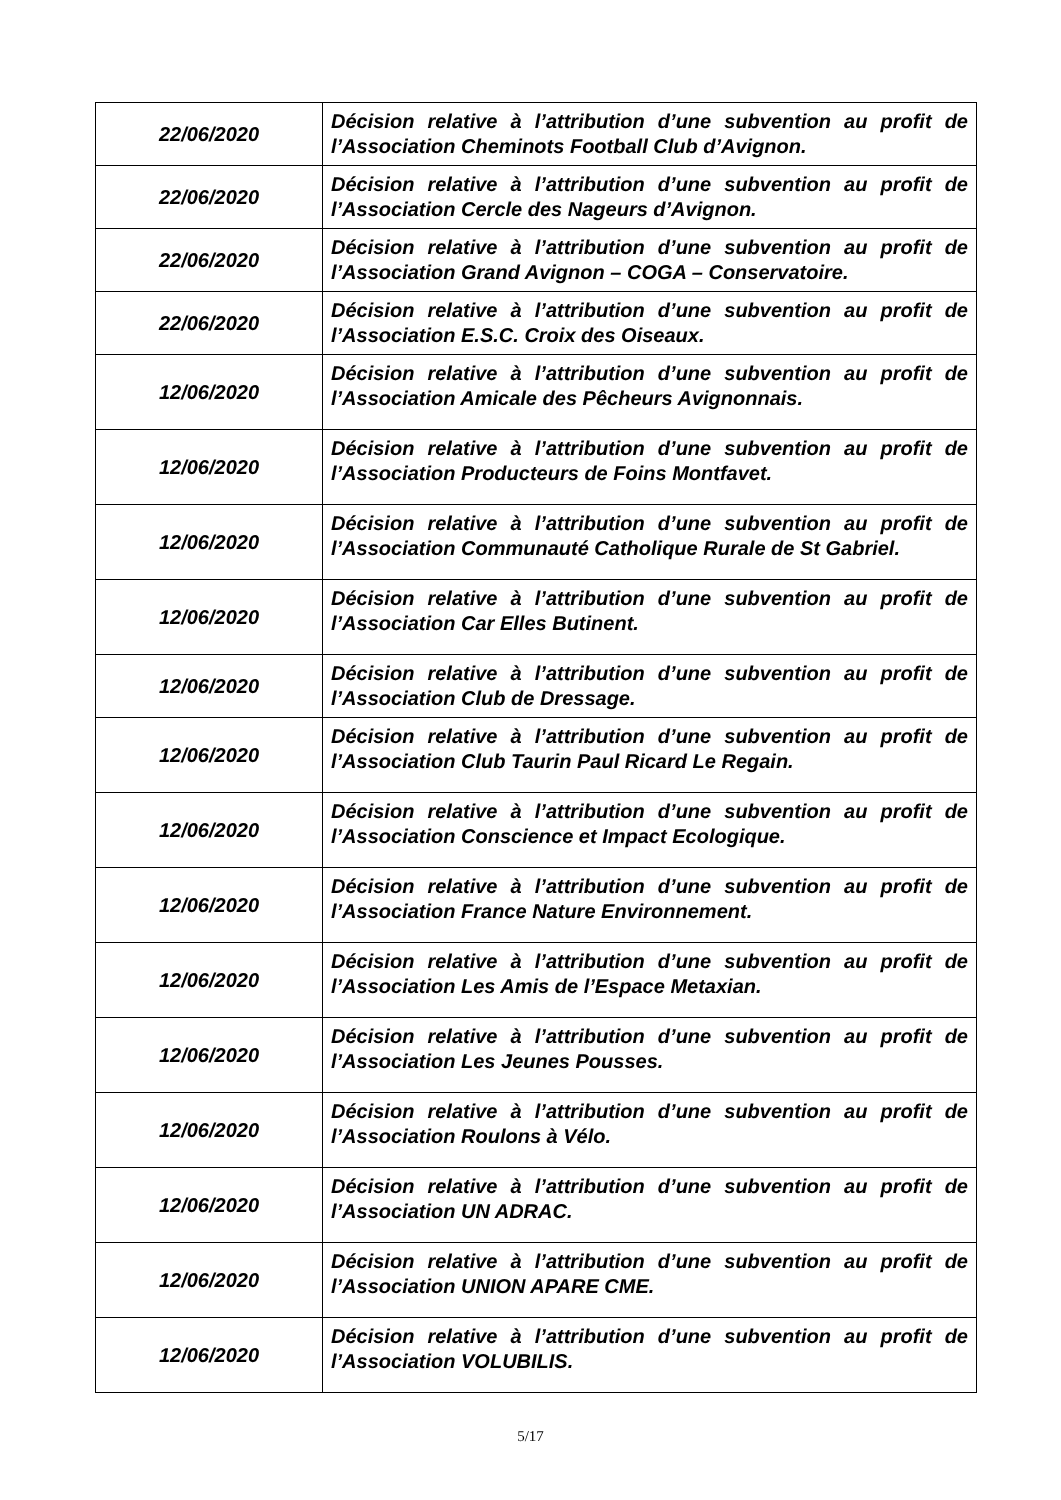| 22/06/2020 | Décision relative à l’attribution d’une subvention au profit de l’Association Cheminots Football Club d’Avignon. |
| 22/06/2020 | Décision relative à l’attribution d’une subvention au profit de l’Association Cercle des Nageurs d’Avignon. |
| 22/06/2020 | Décision relative à l’attribution d’une subvention au profit de l’Association Grand Avignon – COGA – Conservatoire. |
| 22/06/2020 | Décision relative à l’attribution d’une subvention au profit de l’Association E.S.C. Croix des Oiseaux. |
| 12/06/2020 | Décision relative à l’attribution d’une subvention au profit de l’Association Amicale des Pêcheurs Avignonnais. |
| 12/06/2020 | Décision relative à l’attribution d’une subvention au profit de l’Association Producteurs de Foins Montfavet. |
| 12/06/2020 | Décision relative à l’attribution d’une subvention au profit de l’Association Communauté Catholique Rurale de St Gabriel. |
| 12/06/2020 | Décision relative à l’attribution d’une subvention au profit de l’Association Car Elles Butinent. |
| 12/06/2020 | Décision relative à l’attribution d’une subvention au profit de l’Association Club de Dressage. |
| 12/06/2020 | Décision relative à l’attribution d’une subvention au profit de l’Association Club Taurin Paul Ricard Le Regain. |
| 12/06/2020 | Décision relative à l’attribution d’une subvention au profit de l’Association Conscience et Impact Ecologique. |
| 12/06/2020 | Décision relative à l’attribution d’une subvention au profit de l’Association France Nature Environnement. |
| 12/06/2020 | Décision relative à l’attribution d’une subvention au profit de l’Association Les Amis de l’Espace Metaxian. |
| 12/06/2020 | Décision relative à l’attribution d’une subvention au profit de l’Association Les Jeunes Pousses. |
| 12/06/2020 | Décision relative à l’attribution d’une subvention au profit de l’Association Roulons à Vélo. |
| 12/06/2020 | Décision relative à l’attribution d’une subvention au profit de l’Association UN ADRAC. |
| 12/06/2020 | Décision relative à l’attribution d’une subvention au profit de l’Association UNION APARE CME. |
| 12/06/2020 | Décision relative à l’attribution d’une subvention au profit de l’Association VOLUBILIS. |
5/17